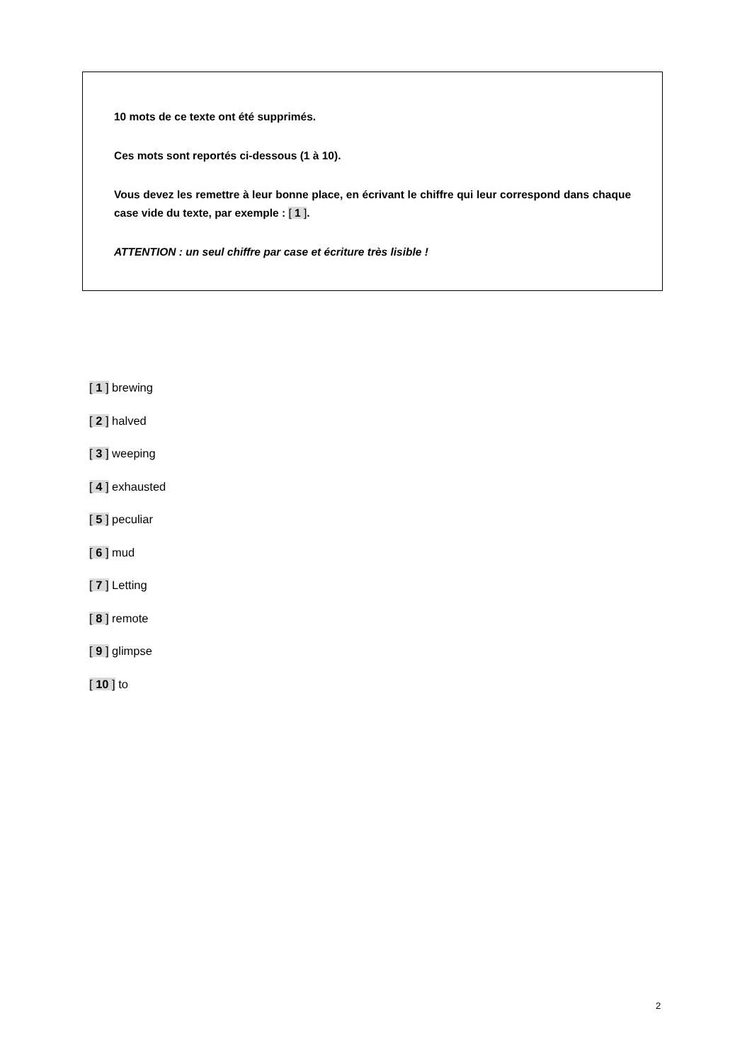10 mots de ce texte ont été supprimés.
Ces mots sont reportés ci-dessous (1 à 10).
Vous devez les remettre à leur bonne place, en écrivant le chiffre qui leur correspond dans chaque case vide du texte, par exemple : [ 1 ].
ATTENTION : un seul chiffre par case et écriture très lisible !
[ 1 ] brewing
[ 2 ] halved
[ 3 ] weeping
[ 4 ] exhausted
[ 5 ] peculiar
[ 6 ] mud
[ 7 ] Letting
[ 8 ] remote
[ 9 ] glimpse
[ 10 ] to
2